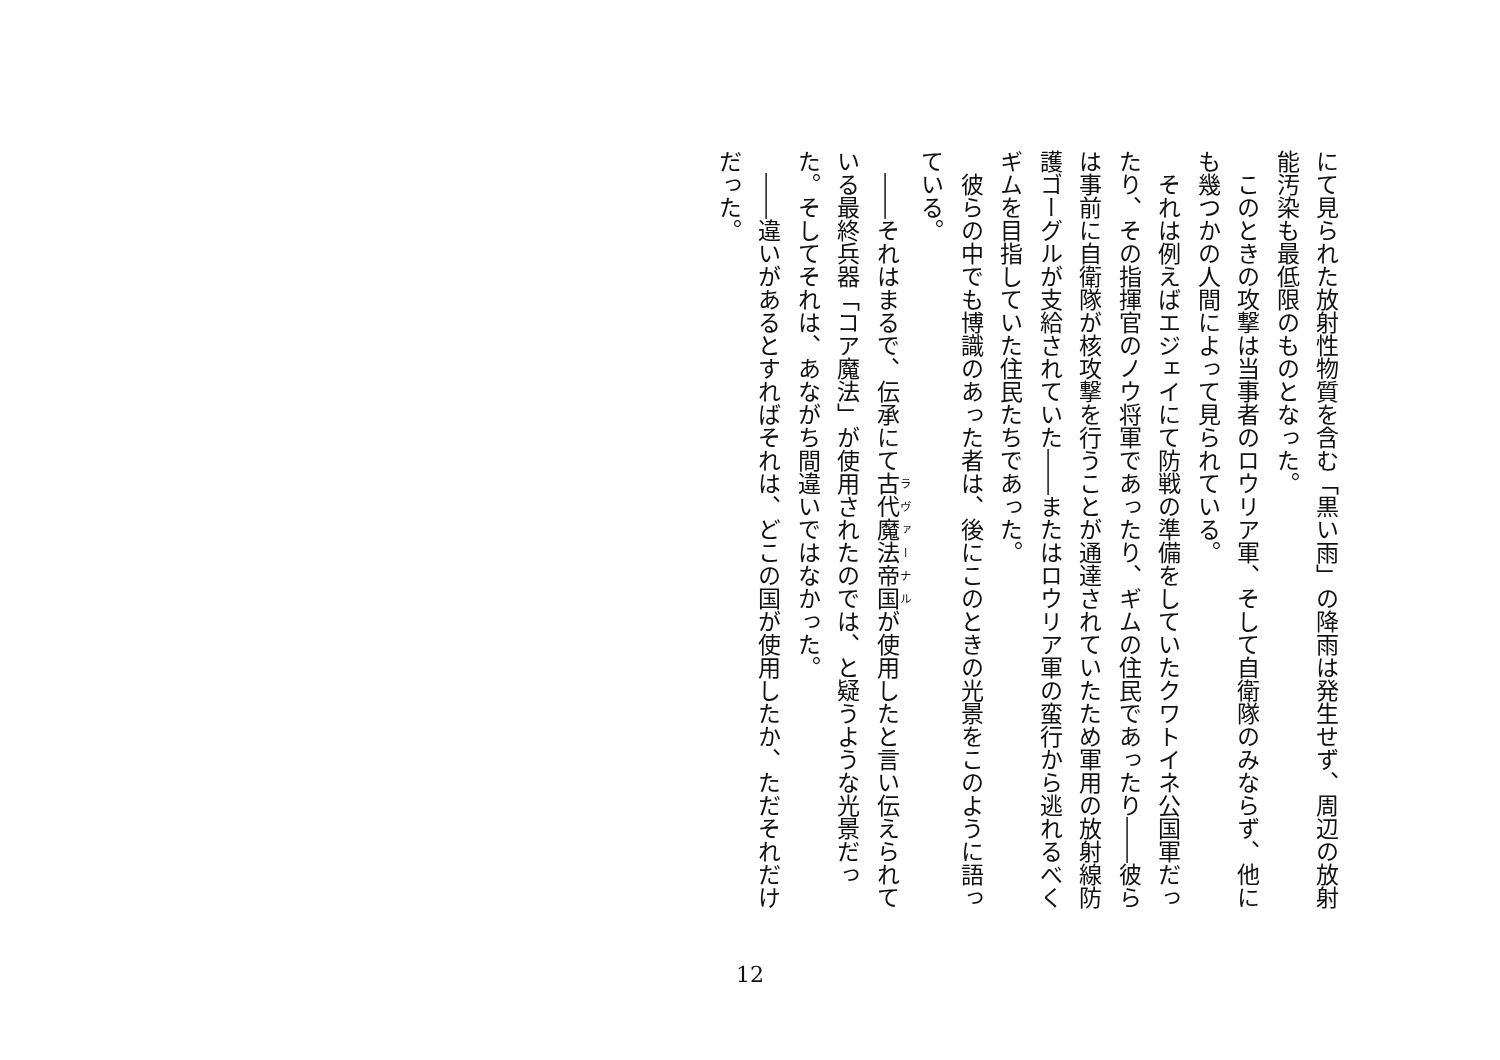にて見られた放射性物質を含む「黒い雨」の降雨は発生せず、周辺の放射能汚染も最低限のものとなった。
　このときの攻撃は当事者のロウリア軍、そして自衛隊のみならず、他にも幾つかの人間によって見られている。
　それは例えばエジェイにて防戦の準備をしていたクワトイネ公国軍だったり、その指揮官のノウ将軍であったり、ギムの住民であったり――彼らは事前に自衛隊が核攻撃を行うことが通達されていたため軍用の放射線防護ゴーグルが支給されていた――またはロウリア軍の蛮行から逃れるべくギムを目指していた住民たちであった。
　彼らの中でも博識のあった者は、後にこのときの光景をこのように語っている。
　――それはまるで、伝承にて古代魔法帝国が使用したと言い伝えられている最終兵器「コア魔法」が使用されたのでは、と疑うような光景だった。そしてそれは、あながち間違いではなかった。
　――違いがあるとすればそれは、どこの国が使用したか、ただそれだけだった。
12